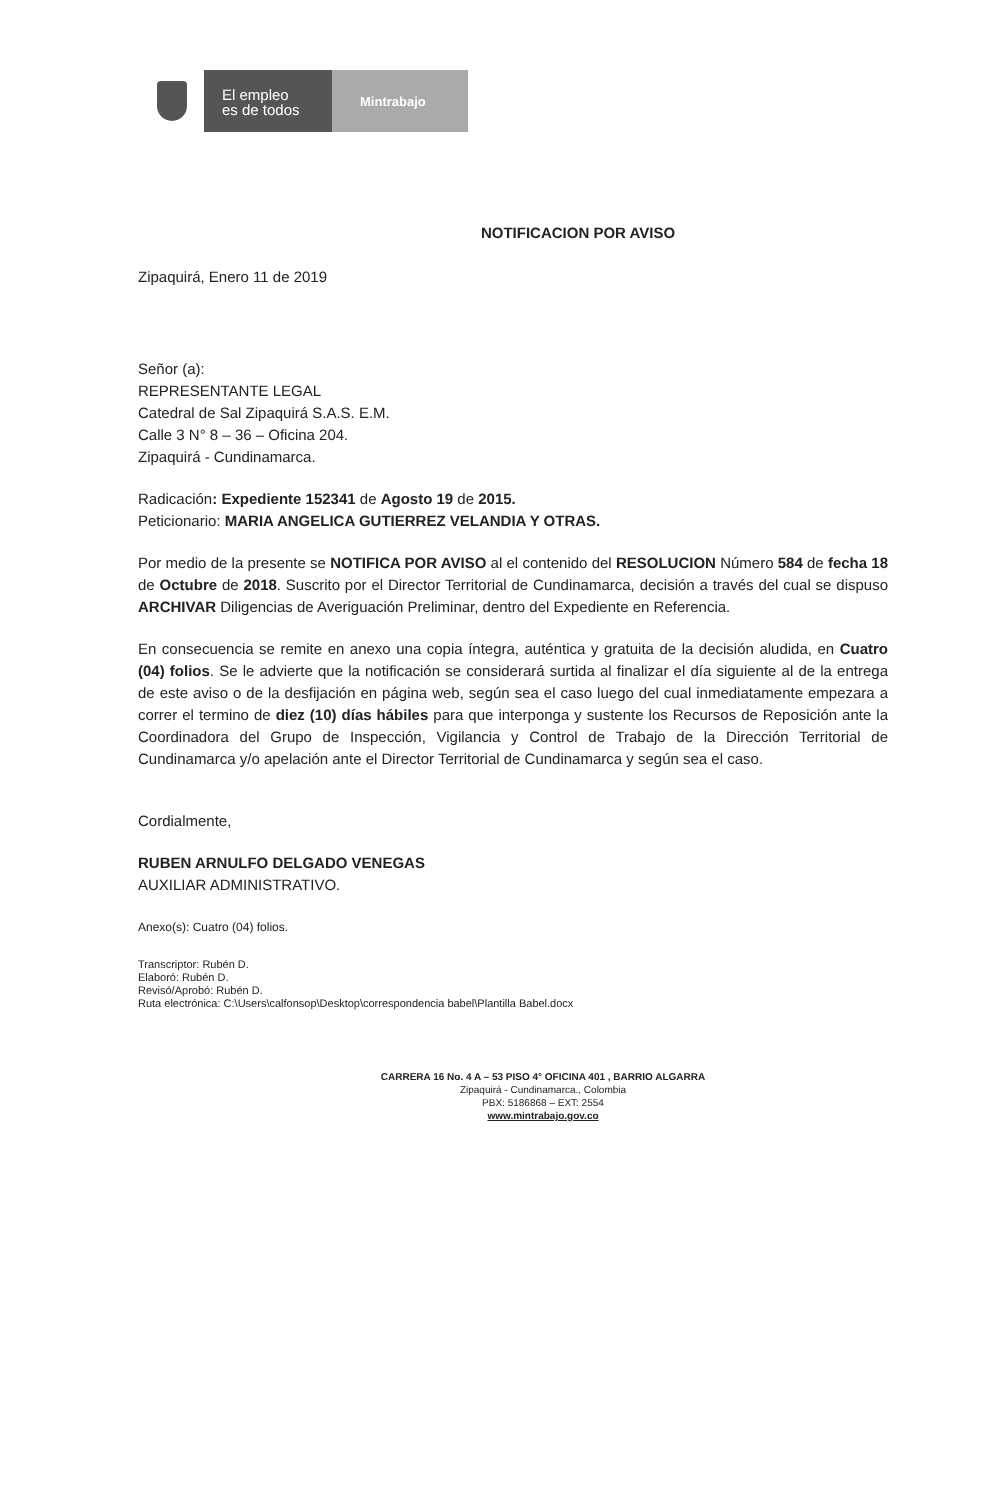El empleo
es de todos
Mintrabajo
NOTIFICACION POR AVISO
Zipaquirá, Enero 11 de 2019
Señor (a):
REPRESENTANTE LEGAL
Catedral de Sal Zipaquirá S.A.S. E.M.
Calle 3 N° 8 – 36 – Oficina 204.
Zipaquirá - Cundinamarca.
Radicación: Expediente 152341 de Agosto 19 de 2015.
Peticionario: MARIA ANGELICA GUTIERREZ VELANDIA Y OTRAS.
Por medio de la presente se NOTIFICA POR AVISO al el contenido del RESOLUCION Número 584 de fecha 18 de Octubre de 2018. Suscrito por el Director Territorial de Cundinamarca, decisión a través del cual se dispuso ARCHIVAR Diligencias de Averiguación Preliminar, dentro del Expediente en Referencia.
En consecuencia se remite en anexo una copia íntegra, auténtica y gratuita de la decisión aludida, en Cuatro (04) folios. Se le advierte que la notificación se considerará surtida al finalizar el día siguiente al de la entrega de este aviso o de la desfijación en página web, según sea el caso luego del cual inmediatamente empezara a correr el termino de diez (10) días hábiles para que interponga y sustente los Recursos de Reposición ante la Coordinadora del Grupo de Inspección, Vigilancia y Control de Trabajo de la Dirección Territorial de Cundinamarca y/o apelación ante el Director Territorial de Cundinamarca y según sea el caso.
Cordialmente,
RUBEN ARNULFO DELGADO VENEGAS
AUXILIAR ADMINISTRATIVO.
Anexo(s): Cuatro (04) folios.
Transcriptor: Rubén D.
Elaboró: Rubén D.
Revisó/Aprobó: Rubén D.
Ruta electrónica: C:\Users\calfonsop\Desktop\correspondencia babel\Plantilla Babel.docx
CARRERA 16 No. 4 A – 53 PISO 4° OFICINA 401 , BARRIO ALGARRA
Zipaquirá - Cundinamarca., Colombia
PBX: 5186868 – EXT: 2554
www.mintrabajo.gov.co